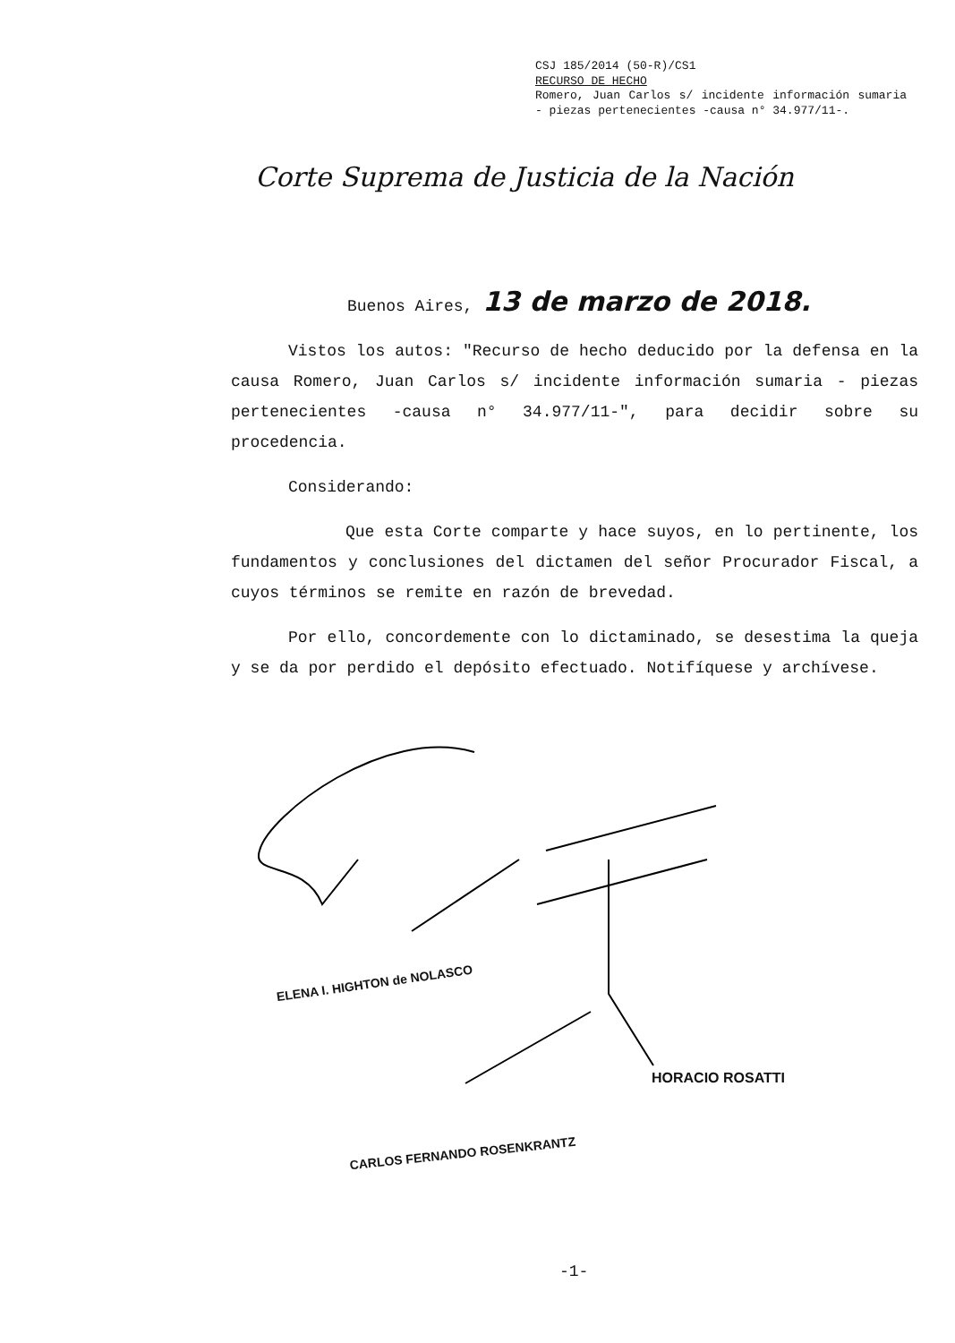CSJ 185/2014 (50-R)/CS1
RECURSO DE HECHO
Romero, Juan Carlos s/ incidente información sumaria - piezas pertenecientes -causa n° 34.977/11-.
Corte Suprema de Justicia de la Nación
Buenos Aires, 13 de marzo de 2018.
Vistos los autos: "Recurso de hecho deducido por la defensa en la causa Romero, Juan Carlos s/ incidente información sumaria - piezas pertenecientes -causa n° 34.977/11-", para decidir sobre su procedencia.
Considerando:
Que esta Corte comparte y hace suyos, en lo pertinente, los fundamentos y conclusiones del dictamen del señor Procurador Fiscal, a cuyos términos se remite en razón de brevedad.
Por ello, concordemente con lo dictaminado, se desestima la queja y se da por perdido el depósito efectuado. Notifíquese y archívese.
ELENA I. HIGHTON de NOLASCO
HORACIO ROSATTI
CARLOS FERNANDO ROSENKRANTZ
-1-